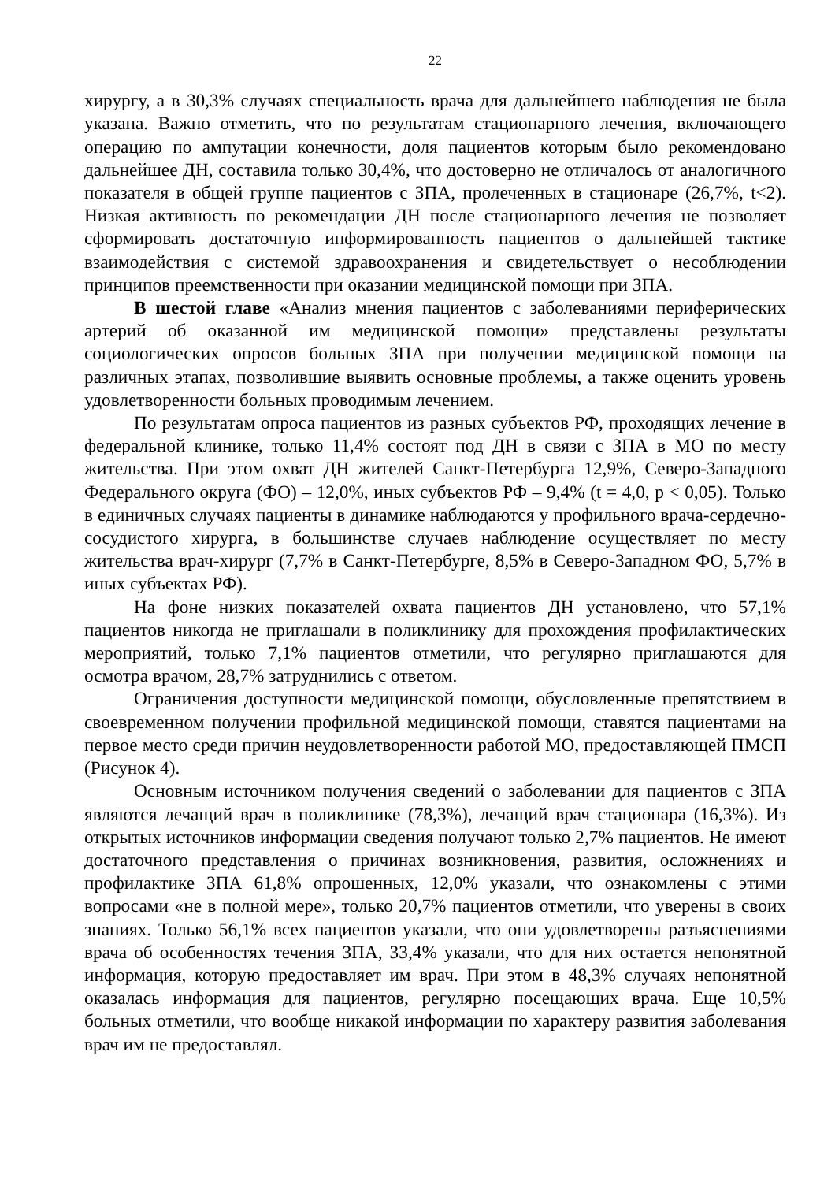22
хирургу, а в 30,3% случаях специальность врача для дальнейшего наблюдения не была указана. Важно отметить, что по результатам стационарного лечения, включающего операцию по ампутации конечности, доля пациентов которым было рекомендовано дальнейшее ДН, составила только 30,4%, что достоверно не отличалось от аналогичного показателя в общей группе пациентов с ЗПА, пролеченных в стационаре (26,7%, t<2). Низкая активность по рекомендации ДН после стационарного лечения не позволяет сформировать достаточную информированность пациентов о дальнейшей тактике взаимодействия с системой здравоохранения и свидетельствует о несоблюдении принципов преемственности при оказании медицинской помощи при ЗПА.
В шестой главе «Анализ мнения пациентов с заболеваниями периферических артерий об оказанной им медицинской помощи» представлены результаты социологических опросов больных ЗПА при получении медицинской помощи на различных этапах, позволившие выявить основные проблемы, а также оценить уровень удовлетворенности больных проводимым лечением.
По результатам опроса пациентов из разных субъектов РФ, проходящих лечение в федеральной клинике, только 11,4% состоят под ДН в связи с ЗПА в МО по месту жительства. При этом охват ДН жителей Санкт-Петербурга 12,9%, Северо-Западного Федерального округа (ФО) – 12,0%, иных субъектов РФ – 9,4% (t = 4,0, p < 0,05). Только в единичных случаях пациенты в динамике наблюдаются у профильного врача-сердечно-сосудистого хирурга, в большинстве случаев наблюдение осуществляет по месту жительства врач-хирург (7,7% в Санкт-Петербурге, 8,5% в Северо-Западном ФО, 5,7% в иных субъектах РФ).
На фоне низких показателей охвата пациентов ДН установлено, что 57,1% пациентов никогда не приглашали в поликлинику для прохождения профилактических мероприятий, только 7,1% пациентов отметили, что регулярно приглашаются для осмотра врачом, 28,7% затруднились с ответом.
Ограничения доступности медицинской помощи, обусловленные препятствием в своевременном получении профильной медицинской помощи, ставятся пациентами на первое место среди причин неудовлетворенности работой МО, предоставляющей ПМСП (Рисунок 4).
Основным источником получения сведений о заболевании для пациентов с ЗПА являются лечащий врач в поликлинике (78,3%), лечащий врач стационара (16,3%). Из открытых источников информации сведения получают только 2,7% пациентов. Не имеют достаточного представления о причинах возникновения, развития, осложнениях и профилактике ЗПА 61,8% опрошенных, 12,0% указали, что ознакомлены с этими вопросами «не в полной мере», только 20,7% пациентов отметили, что уверены в своих знаниях. Только 56,1% всех пациентов указали, что они удовлетворены разъяснениями врача об особенностях течения ЗПА, 33,4% указали, что для них остается непонятной информация, которую предоставляет им врач. При этом в 48,3% случаях непонятной оказалась информация для пациентов, регулярно посещающих врача. Еще 10,5% больных отметили, что вообще никакой информации по характеру развития заболевания врач им не предоставлял.